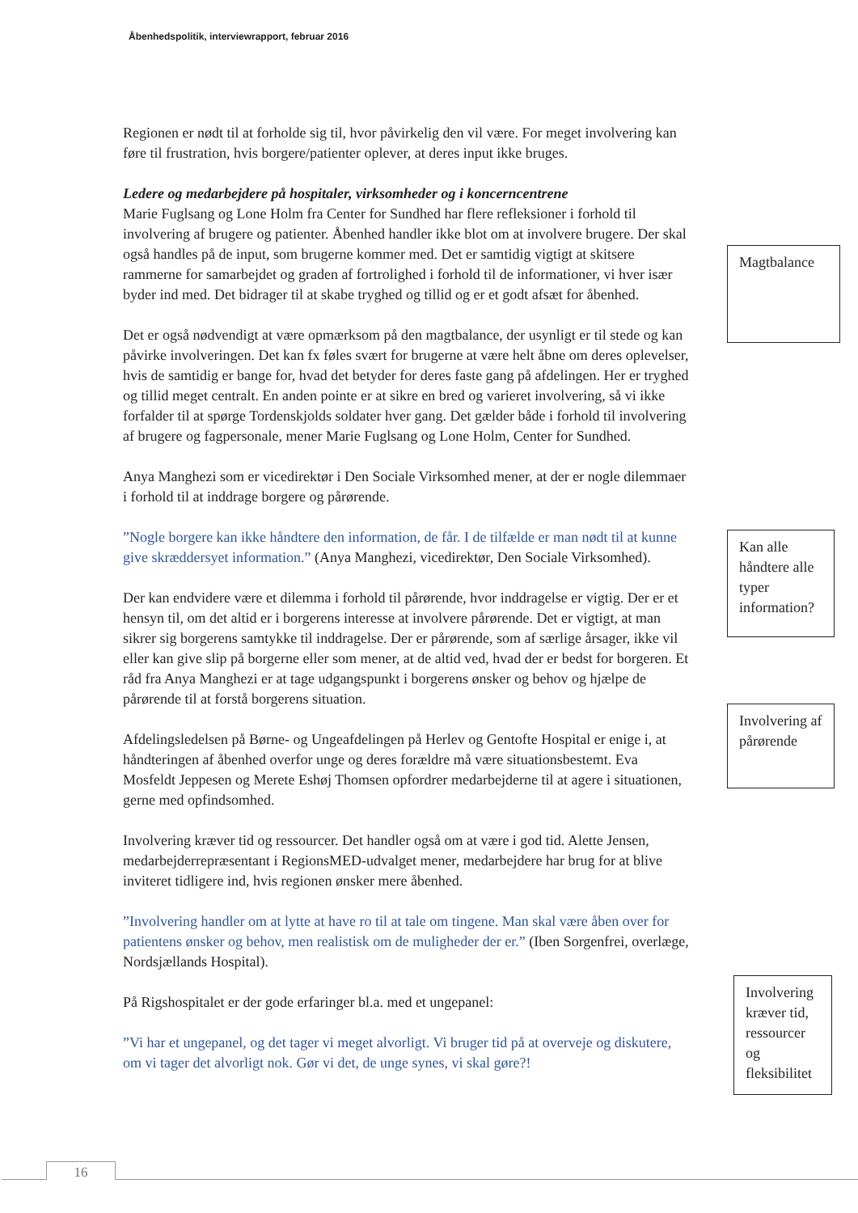Åbenhedspolitik, interviewrapport, februar 2016
Regionen er nødt til at forholde sig til, hvor påvirkelig den vil være. For meget involvering kan føre til frustration, hvis borgere/patienter oplever, at deres input ikke bruges.
Ledere og medarbejdere på hospitaler, virksomheder og i koncerncentrene
Marie Fuglsang og Lone Holm fra Center for Sundhed har flere refleksioner i forhold til involvering af brugere og patienter. Åbenhed handler ikke blot om at involvere brugere. Der skal også handles på de input, som brugerne kommer med. Det er samtidig vigtigt at skitsere rammerne for samarbejdet og graden af fortrolighed i forhold til de informationer, vi hver især byder ind med. Det bidrager til at skabe tryghed og tillid og er et godt afsæt for åbenhed.
Det er også nødvendigt at være opmærksom på den magtbalance, der usynligt er til stede og kan påvirke involveringen. Det kan fx føles svært for brugerne at være helt åbne om deres oplevelser, hvis de samtidig er bange for, hvad det betyder for deres faste gang på afdelingen. Her er tryghed og tillid meget centralt. En anden pointe er at sikre en bred og varieret involvering, så vi ikke forfalder til at spørge Tordenskjolds soldater hver gang. Det gælder både i forhold til involvering af brugere og fagpersonale, mener Marie Fuglsang og Lone Holm, Center for Sundhed.
Anya Manghezi som er vicedirektør i Den Sociale Virksomhed mener, at der er nogle dilemmaer i forhold til at inddrage borgere og pårørende.
”Nogle borgere kan ikke håndtere den information, de får. I de tilfælde er man nødt til at kunne give skræddersyet information.” (Anya Manghezi, vicedirektør, Den Sociale Virksomhed).
Der kan endvidere være et dilemma i forhold til pårørende, hvor inddragelse er vigtig. Der er et hensyn til, om det altid er i borgerens interesse at involvere pårørende. Det er vigtigt, at man sikrer sig borgerens samtykke til inddragelse. Der er pårørende, som af særlige årsager, ikke vil eller kan give slip på borgerne eller som mener, at de altid ved, hvad der er bedst for borgeren. Et råd fra Anya Manghezi er at tage udgangspunkt i borgerens ønsker og behov og hjælpe de pårørende til at forstå borgerens situation.
Afdelingsledelsen på Børne- og Ungeafdelingen på Herlev og Gentofte Hospital er enige i, at håndteringen af åbenhed overfor unge og deres forældre må være situationsbestemt. Eva Mosfeldt Jeppesen og Merete Eshøj Thomsen opfordrer medarbejderne til at agere i situationen, gerne med opfindsomhed.
Involvering kræver tid og ressourcer. Det handler også om at være i god tid. Alette Jensen, medarbejderrepræsentant i RegionsMED-udvalget mener, medarbejdere har brug for at blive inviteret tidligere ind, hvis regionen ønsker mere åbenhed.
”Involvering handler om at lytte at have ro til at tale om tingene. Man skal være åben over for patientens ønsker og behov, men realistisk om de muligheder der er.” (Iben Sorgenfrei, overlæge, Nordsjællands Hospital).
På Rigshospitalet er der gode erfaringer bl.a. med et ungepanel:
”Vi har et ungepanel, og det tager vi meget alvorligt. Vi bruger tid på at overveje og diskutere, om vi tager det alvorligt nok. Gør vi det, de unge synes, vi skal gøre?!
Magtbalance
Kan alle håndtere alle typer information?
Involvering af pårørende
Involvering kræver tid, ressourcer og fleksibilitet
16